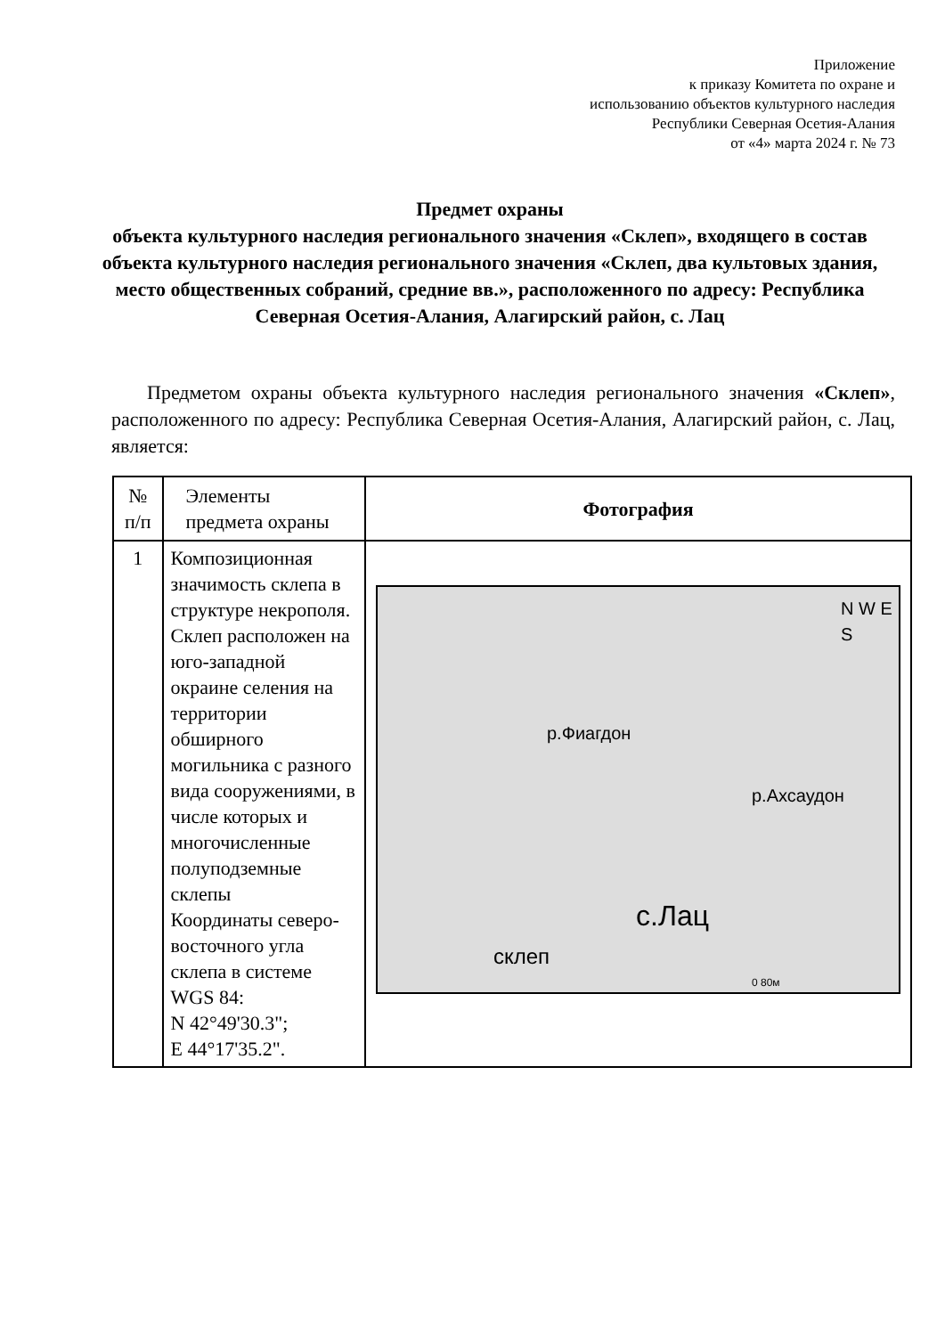Приложение
к приказу Комитета по охране и
использованию объектов культурного наследия
Республики Северная Осетия-Алания
от «4» марта 2024 г. № 73
Предмет охраны
объекта культурного наследия регионального значения «Склеп», входящего в состав объекта культурного наследия регионального значения «Склеп, два культовых здания, место общественных собраний, средние вв.», расположенного по адресу: Республика Северная Осетия-Алания, Алагирский район, с. Лац
Предметом охраны объекта культурного наследия регионального значения «Склеп», расположенного по адресу: Республика Северная Осетия-Алания, Алагирский район, с. Лац, является:
| № п/п | Элементы предмета охраны | Фотография |
| --- | --- | --- |
| 1 | Композиционная значимость склепа в структуре некрополя. Склеп расположен на юго-западной окраине селения на территории обширного могильника с разного вида сооружениями, в числе которых и многочисленные полуподземные склепы Координаты северо-восточного угла склепа в системе WGS 84: N 42°49'30.3"; E 44°17'35.2". | р.Фиагдон р.Ахсаудон N W E S с.Лац склеп 0 80м |